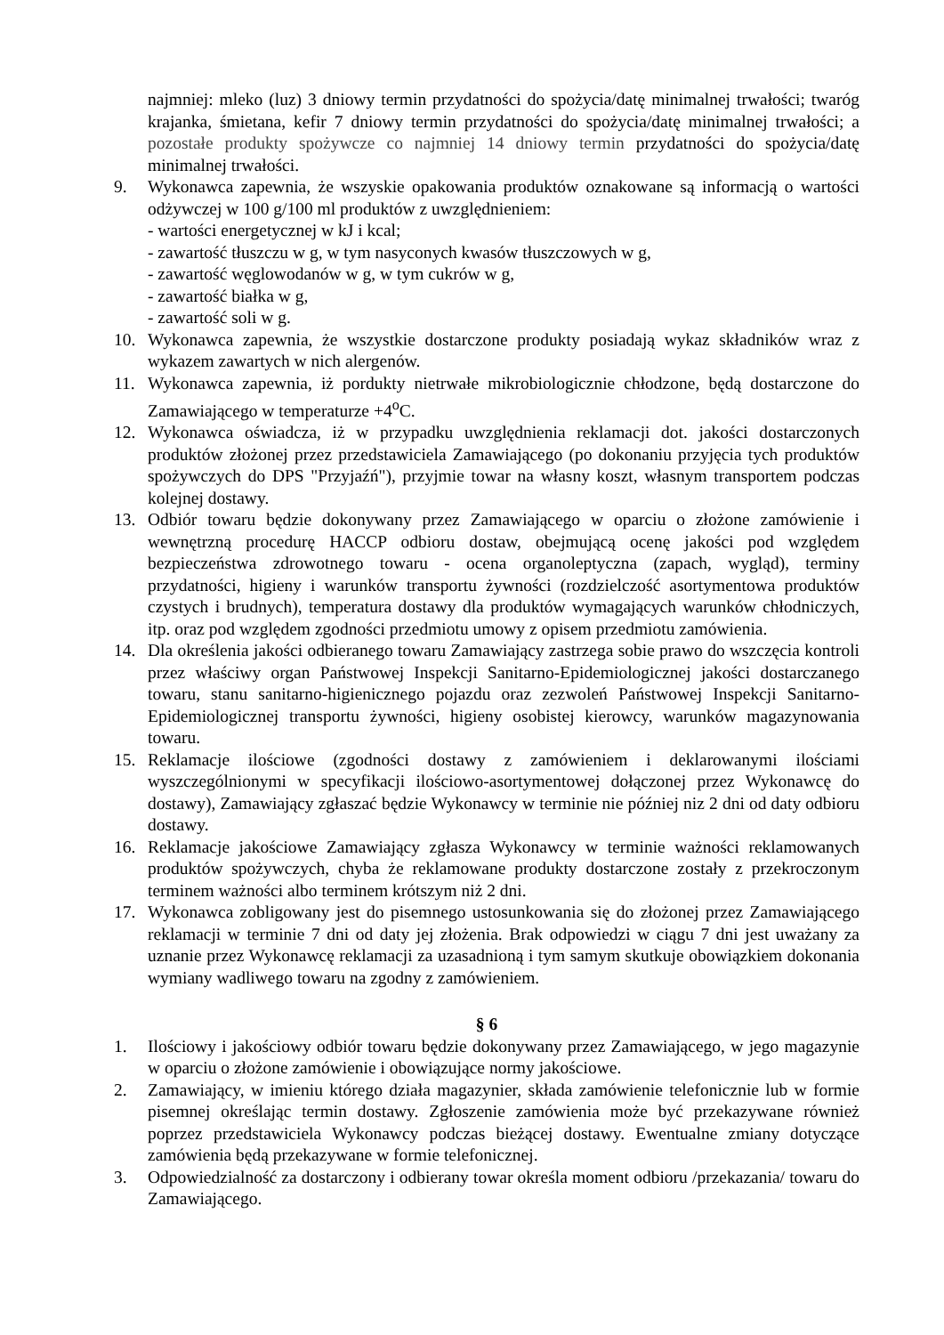najmniej: mleko (luz) 3 dniowy termin przydatności do spożycia/datę minimalnej trwałości; twaróg krajanka, śmietana, kefir 7 dniowy termin przydatności do spożycia/datę minimalnej trwałości; a pozostałe produkty spożywcze co najmniej 14 dniowy termin przydatności do spożycia/datę minimalnej trwałości.
9. Wykonawca zapewnia, że wszyskie opakowania produktów oznakowane są informacją o wartości odżywczej w 100 g/100 ml produktów z uwzględnieniem:
- wartości energetycznej w kJ i kcal;
- zawartość tłuszczu w g, w tym nasyconych kwasów tłuszczowych w g,
- zawartość węglowodanów w g, w tym cukrów w g,
- zawartość białka w g,
- zawartość soli w g.
10. Wykonawca zapewnia, że wszystkie dostarczone produkty posiadają wykaz składników wraz z wykazem zawartych w nich alergenów.
11. Wykonawca zapewnia, iż pordukty nietrwałe mikrobiologicznie chłodzone, będą dostarczone do Zamawiającego w temperaturze +4<sup>o</sup>C.
12. Wykonawca oświadcza, iż w przypadku uwzględnienia reklamacji dot. jakości dostarczonych produktów złożonej przez przedstawiciela Zamawiającego (po dokonaniu przyjęcia tych produktów spożywczych do DPS "Przyjaźń"), przyjmie towar na własny koszt, własnym transportem podczas kolejnej dostawy.
13. Odbiór towaru będzie dokonywany przez Zamawiającego w oparciu o złożone zamówienie i wewnętrzną procedurę HACCP odbioru dostaw, obejmującą ocenę jakości pod względem bezpieczeństwa zdrowotnego towaru - ocena organoleptyczna (zapach, wygląd), terminy przydatności, higieny i warunków transportu żywności (rozdzielczość asortymentowa produktów czystych i brudnych), temperatura dostawy dla produktów wymagających warunków chłodniczych, itp. oraz pod względem zgodności przedmiotu umowy z opisem przedmiotu zamówienia.
14. Dla określenia jakości odbieranego towaru Zamawiający zastrzega sobie prawo do wszczęcia kontroli przez właściwy organ Państwowej Inspekcji Sanitarno-Epidemiologicznej jakości dostarczanego towaru, stanu sanitarno-higienicznego pojazdu oraz zezwoleń Państwowej Inspekcji Sanitarno-Epidemiologicznej transportu żywności, higieny osobistej kierowcy, warunków magazynowania towaru.
15. Reklamacje ilościowe (zgodności dostawy z zamówieniem i deklarowanymi ilościami wyszczególnionymi w specyfikacji ilościowo-asortymentowej dołączonej przez Wykonawcę do dostawy), Zamawiający zgłaszać będzie Wykonawcy w terminie nie później niz 2 dni od daty odbioru dostawy.
16. Reklamacje jakościowe Zamawiający zgłasza Wykonawcy w terminie ważności reklamowanych produktów spożywczych, chyba że reklamowane produkty dostarczone zostały z przekroczonym terminem ważności albo terminem krótszym niż 2 dni.
17. Wykonawca zobligowany jest do pisemnego ustosunkowania się do złożonej przez Zamawiającego reklamacji w terminie 7 dni od daty jej złożenia. Brak odpowiedzi w ciągu 7 dni jest uważany za uznanie przez Wykonawcę reklamacji za uzasadnioną i tym samym skutkuje obowiązkiem dokonania wymiany wadliwego towaru na zgodny z zamówieniem.
§ 6
1. Ilościowy i jakościowy odbiór towaru będzie dokonywany przez Zamawiającego, w jego magazynie w oparciu o złożone zamówienie i obowiązujące normy jakościowe.
2. Zamawiający, w imieniu którego działa magazynier, składa zamówienie telefonicznie lub w formie pisemnej określając termin dostawy. Zgłoszenie zamówienia może być przekazywane również poprzez przedstawiciela Wykonawcy podczas bieżącej dostawy. Ewentualne zmiany dotyczące zamówienia będą przekazywane w formie telefonicznej.
3. Odpowiedzialność za dostarczony i odbierany towar określa moment odbioru /przekazania/ towaru do Zamawiającego.